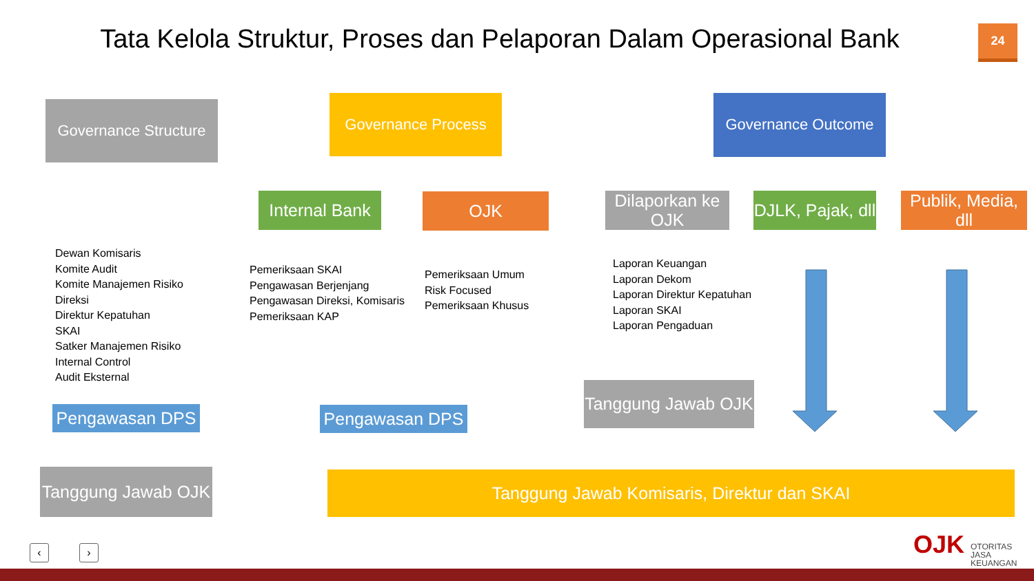Tata Kelola Struktur, Proses dan Pelaporan Dalam Operasional Bank
24
Governance Structure
Governance Process Governance Outcome
Internal Bank
OJK
Dilaporkan ke OJK
DJLK, Pajak, dll
Publik, Media, dll
Dewan Komisaris
Komite Audit
Komite Manajemen Risiko
Direksi
Direktur Kepatuhan
SKAI
Satker Manajemen Risiko
Internal Control
Audit Eksternal
Pemeriksaan SKAI
Pengawasan Berjenjang
Pengawasan Direksi, Komisaris
Pemeriksaan KAP
Pemeriksaan Umum
Risk Focused
Pemeriksaan Khusus
Laporan Keuangan
Laporan Dekom
Laporan Direktur Kepatuhan
Laporan SKAI
Laporan Pengaduan
Pengawasan DPS Pengawasan DPS
Tanggung Jawab OJK
Tanggung Jawab OJK
Tanggung Jawab Komisaris, Direktur dan SKAI
‹ › OJK
OTORITAS
JASA
KEUANGAN